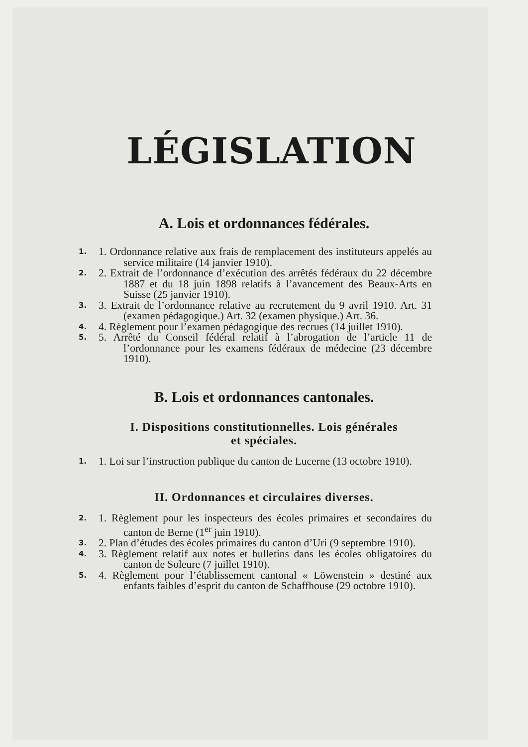LÉGISLATION
A. Lois et ordonnances fédérales.
1. 1. Ordonnance relative aux frais de remplacement des instituteurs appelés au service militaire (14 janvier 1910).
2. 2. Extrait de l’ordonnance d’exécution des arrêtés fédéraux du 22 décembre 1887 et du 18 juin 1898 relatifs à l’avancement des Beaux-Arts en Suisse (25 janvier 1910).
3. 3. Extrait de l’ordonnance relative au recrutement du 9 avril 1910. Art. 31 (examen pédagogique.) Art. 32 (examen physique.) Art. 36.
4. 4. Règlement pour l’examen pédagogique des recrues (14 juillet 1910).
5. 5. Arrêté du Conseil fédéral relatif à l’abrogation de l’article 11 de l’ordonnance pour les examens fédéraux de médecine (23 décembre 1910).
B. Lois et ordonnances cantonales.
I. Dispositions constitutionnelles. Lois générales
et spéciales.
1. 1. Loi sur l’instruction publique du canton de Lucerne (13 octobre 1910).
II. Ordonnances et circulaires diverses.
2. 1. Règlement pour les inspecteurs des écoles primaires et secondaires du canton de Berne (1<sup>er</sup> juin 1910).
3. 2. Plan d’études des écoles primaires du canton d’Uri (9 septembre 1910).
4. 3. Règlement relatif aux notes et bulletins dans les écoles obligatoires du canton de Soleure (7 juillet 1910).
5. 4. Règlement pour l’établissement cantonal « Löwenstein » destiné aux enfants faibles d’esprit du canton de Schaffhouse (29 octobre 1910).